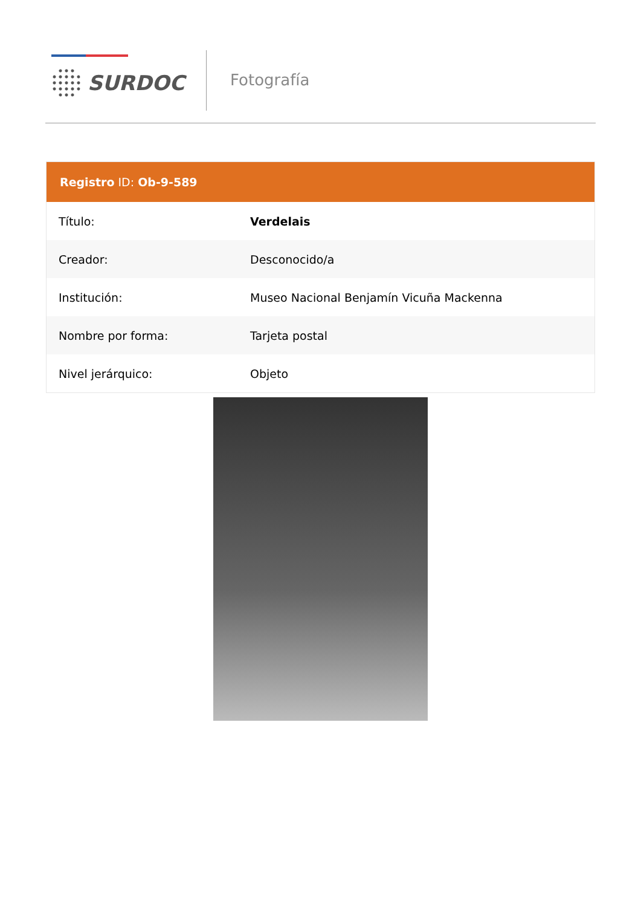SURDOC Fotografía
Registro ID: Ob-9-589
| Título: | Verdelais |
| Creador: | Desconocido/a |
| Institución: | Museo Nacional Benjamín Vicuña Mackenna |
| Nombre por forma: | Tarjeta postal |
| Nivel jerárquico: | Objeto |